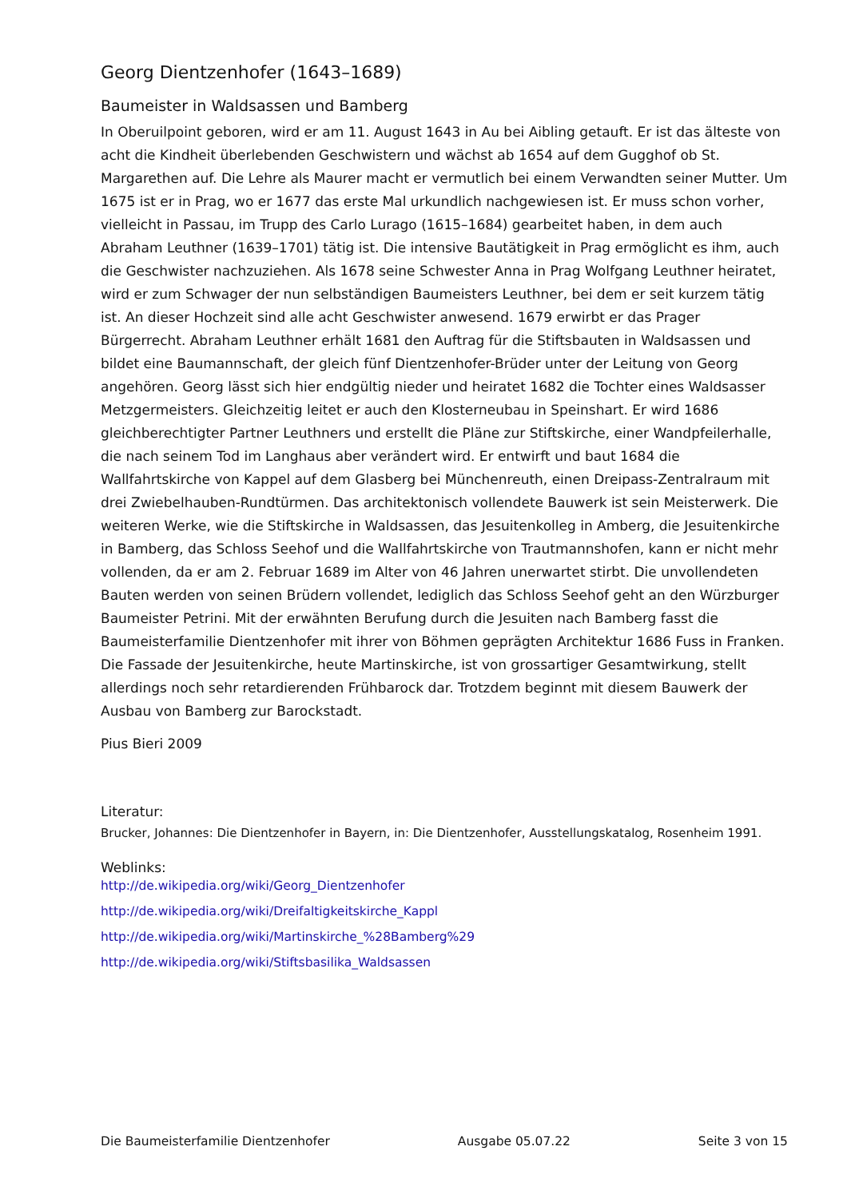Georg Dientzenhofer (1643–1689)
Baumeister in Waldsassen und Bamberg
In Oberuilpoint geboren, wird er am 11. August 1643 in Au bei Aibling getauft. Er ist das älteste von acht die Kindheit überlebenden Geschwistern und wächst ab 1654 auf dem Gugghof ob St. Margarethen auf. Die Lehre als Maurer macht er vermutlich bei einem Verwandten seiner Mutter. Um 1675 ist er in Prag, wo er 1677 das erste Mal urkundlich nachgewiesen ist. Er muss schon vorher, vielleicht in Passau, im Trupp des Carlo Lurago (1615–1684) gearbeitet haben, in dem auch Abraham Leuthner (1639–1701) tätig ist. Die intensive Bautätigkeit in Prag ermöglicht es ihm, auch die Geschwister nachzuziehen. Als 1678 seine Schwester Anna in Prag Wolfgang Leuthner heiratet, wird er zum Schwager der nun selbständigen Baumeisters Leuthner, bei dem er seit kurzem tätig ist. An dieser Hochzeit sind alle acht Geschwister anwesend. 1679 erwirbt er das Prager Bürgerrecht. Abraham Leuthner erhält 1681 den Auftrag für die Stiftsbauten in Waldsassen und bildet eine Baumannschaft, der gleich fünf Dientzenhofer-Brüder unter der Leitung von Georg angehören. Georg lässt sich hier endgültig nieder und heiratet 1682 die Tochter eines Waldsasser Metzgermeisters. Gleichzeitig leitet er auch den Klosterneubau in Speinshart. Er wird 1686 gleichberechtigter Partner Leuthners und erstellt die Pläne zur Stiftskirche, einer Wandpfeilerhalle, die nach seinem Tod im Langhaus aber verändert wird. Er entwirft und baut 1684 die Wallfahrtskirche von Kappel auf dem Glasberg bei Münchenreuth, einen Dreipass-Zentralraum mit drei Zwiebelhauben-Rundtürmen. Das architektonisch vollendete Bauwerk ist sein Meisterwerk. Die weiteren Werke, wie die Stiftskirche in Waldsassen, das Jesuitenkolleg in Amberg, die Jesuitenkirche in Bamberg, das Schloss Seehof und die Wallfahrtskirche von Trautmannshofen, kann er nicht mehr vollenden, da er am 2. Februar 1689 im Alter von 46 Jahren unerwartet stirbt. Die unvollendeten Bauten werden von seinen Brüdern vollendet, lediglich das Schloss Seehof geht an den Würzburger Baumeister Petrini. Mit der erwähnten Berufung durch die Jesuiten nach Bamberg fasst die Baumeisterfamilie Dientzenhofer mit ihrer von Böhmen geprägten Architektur 1686 Fuss in Franken. Die Fassade der Jesuitenkirche, heute Martinskirche, ist von grossartiger Gesamtwirkung, stellt allerdings noch sehr retardierenden Frühbarock dar. Trotzdem beginnt mit diesem Bauwerk der Ausbau von Bamberg zur Barockstadt.
Pius Bieri 2009
Literatur:
Brucker, Johannes: Die Dientzenhofer in Bayern, in: Die Dientzenhofer, Ausstellungskatalog, Rosenheim 1991.
Weblinks:
http://de.wikipedia.org/wiki/Georg_Dientzenhofer
http://de.wikipedia.org/wiki/Dreifaltigkeitskirche_Kappl
http://de.wikipedia.org/wiki/Martinskirche_%28Bamberg%29
http://de.wikipedia.org/wiki/Stiftsbasilika_Waldsassen
Die Baumeisterfamilie Dientzenhofer Ausgabe 05.07.22 Seite 3 von 15